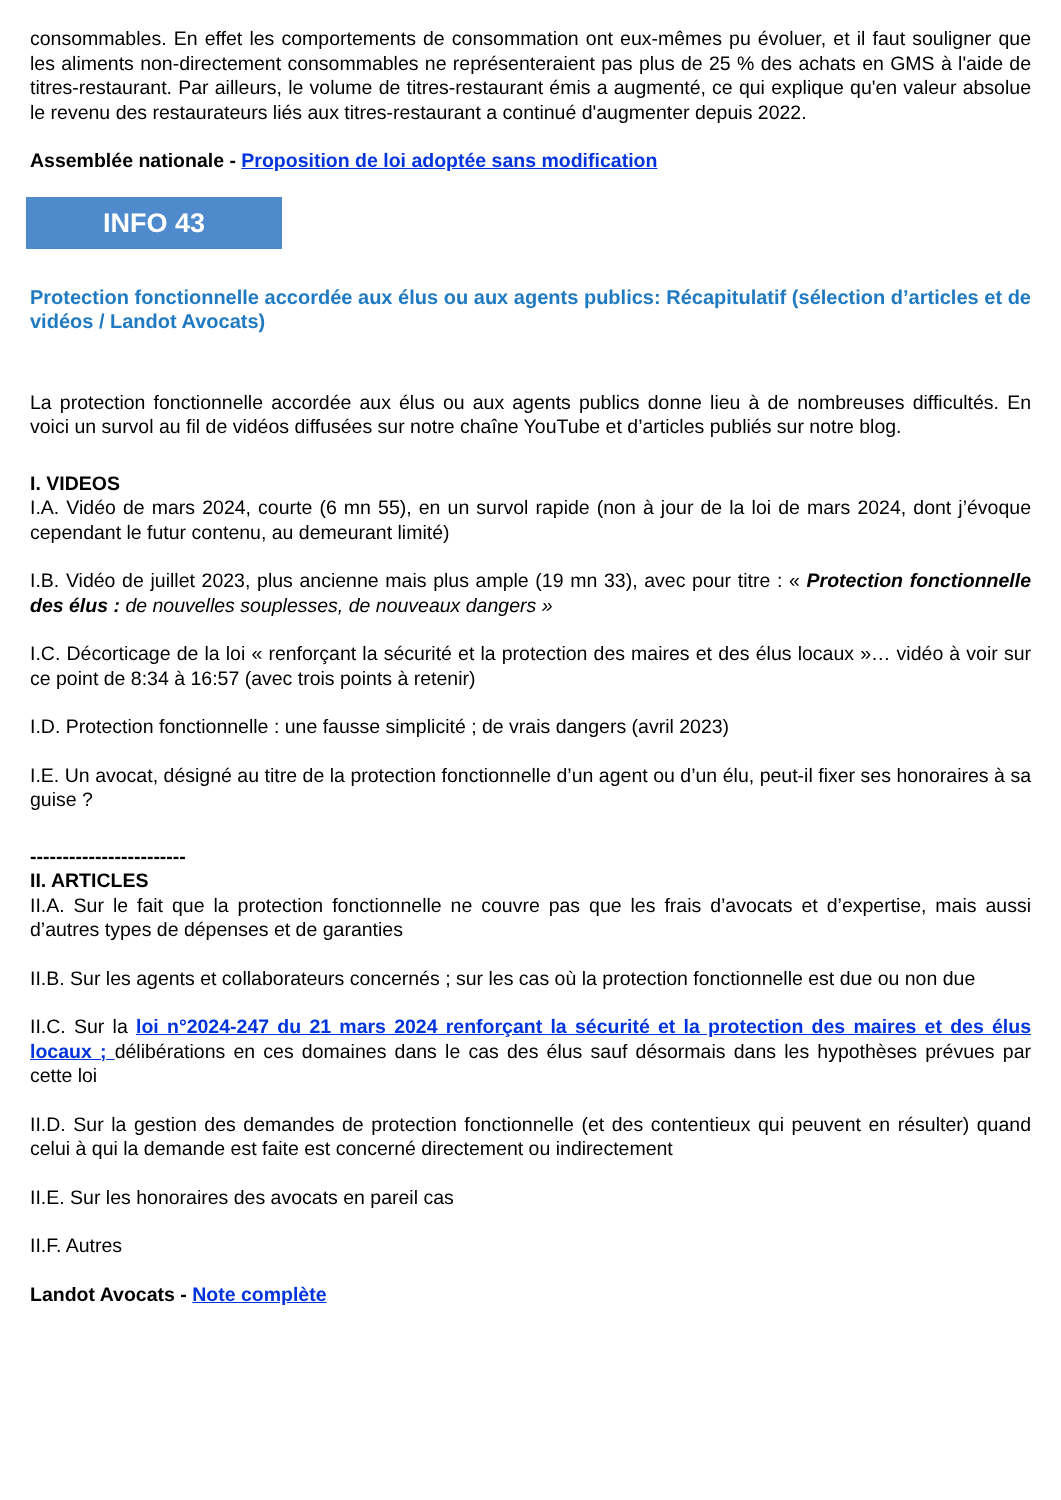consommables. En effet les comportements de consommation ont eux-mêmes pu évoluer, et il faut souligner que les aliments non-directement consommables ne représenteraient pas plus de 25 % des achats en GMS à l'aide de titres-restaurant. Par ailleurs, le volume de titres-restaurant émis a augmenté, ce qui explique qu'en valeur absolue le revenu des restaurateurs liés aux titres-restaurant a continué d'augmenter depuis 2022.
Assemblée nationale - Proposition de loi adoptée sans modification
INFO 43
Protection fonctionnelle accordée aux élus ou aux agents publics: Récapitulatif (sélection d’articles et de vidéos / Landot Avocats)
La protection fonctionnelle accordée aux élus ou aux agents publics donne lieu à de nombreuses difficultés. En voici un survol au fil de vidéos diffusées sur notre chaîne YouTube et d’articles publiés sur notre blog.
I. VIDEOS
I.A. Vidéo de mars 2024, courte (6 mn 55), en un survol rapide (non à jour de la loi de mars 2024, dont j’évoque cependant le futur contenu, au demeurant limité)
I.B. Vidéo de juillet 2023, plus ancienne mais plus ample (19 mn 33), avec pour titre : « Protection fonctionnelle des élus : de nouvelles souplesses, de nouveaux dangers »
I.C. Décorticage de la loi « renforçant la sécurité et la protection des maires et des élus locaux »… vidéo à voir sur ce point de 8:34 à 16:57 (avec trois points à retenir)
I.D. Protection fonctionnelle : une fausse simplicité ; de vrais dangers (avril 2023)
I.E. Un avocat, désigné au titre de la protection fonctionnelle d’un agent ou d’un élu, peut-il fixer ses honoraires à sa guise ?
------------------------
II. ARTICLES
II.A. Sur le fait que la protection fonctionnelle ne couvre pas que les frais d’avocats et d’expertise, mais aussi d’autres types de dépenses et de garanties
II.B. Sur les agents et collaborateurs concernés ; sur les cas où la protection fonctionnelle est due ou non due
II.C. Sur la loi n°2024-247 du 21 mars 2024 renforçant la sécurité et la protection des maires et des élus locaux ; délibérations en ces domaines dans le cas des élus sauf désormais dans les hypothèses prévues par cette loi
II.D. Sur la gestion des demandes de protection fonctionnelle (et des contentieux qui peuvent en résulter) quand celui à qui la demande est faite est concerné directement ou indirectement
II.E. Sur les honoraires des avocats en pareil cas
II.F. Autres
Landot Avocats - Note complète